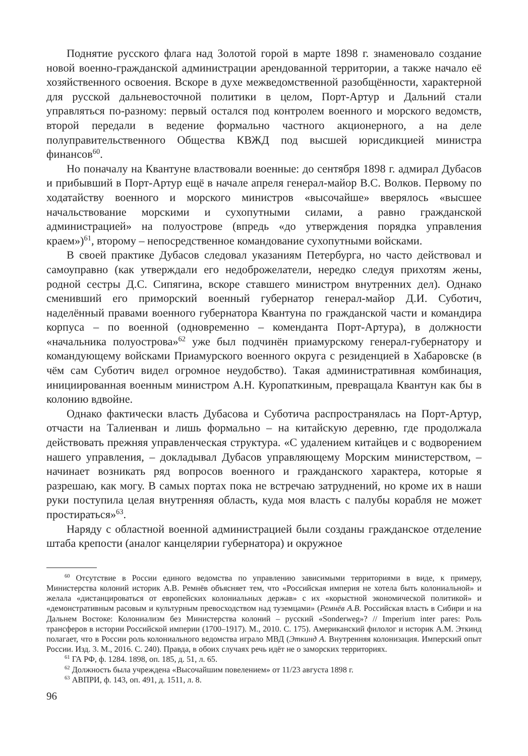Поднятие русского флага над Золотой горой в марте 1898 г. знаменовало создание новой военно-гражданской администрации арендованной территории, а также начало её хозяйственного освоения. Вскоре в духе межведомственной разобщённости, характерной для русской дальневосточной политики в целом, Порт-Артур и Дальний стали управляться по-разному: первый остался под контролем военного и морского ведомств, второй передали в ведение формально частного акционерного, а на деле полуправительственного Общества КВЖД под высшей юрисдикцией министра финансов<sup>60</sup>.
Но поначалу на Квантуне властвовали военные: до сентября 1898 г. адмирал Дубасов и прибывший в Порт-Артур ещё в начале апреля генерал-майор В.С. Волков. Первому по ходатайству военного и морского министров «высочайше» вверялось «высшее начальствование морскими и сухопутными силами, а равно гражданской администрацией» на полуострове (впредь «до утверждения порядка управления краем»)<sup>61</sup>, второму – непосредственное командование сухопутными войсками.
В своей практике Дубасов следовал указаниям Петербурга, но часто действовал и самоуправно (как утверждали его недоброжелатели, нередко следуя прихотям жены, родной сестры Д.С. Сипягина, вскоре ставшего министром внутренних дел). Однако сменивший его приморский военный губернатор генерал-майор Д.И. Суботич, наделённый правами военного губернатора Квантуна по гражданской части и командира корпуса – по военной (одновременно – коменданта Порт-Артура), в должности «начальника полуострова»<sup>62</sup> уже был подчинён приамурскому генерал-губернатору и командующему войсками Приамурского военного округа с резиденцией в Хабаровске (в чём сам Суботич видел огромное неудобство). Такая административная комбинация, инициированная военным министром А.Н. Куропаткиным, превращала Квантун как бы в колонию вдвойне.
Однако фактически власть Дубасова и Суботича распространялась на Порт-Артур, отчасти на Талиенван и лишь формально – на китайскую деревню, где продолжала действовать прежняя управленческая структура. «С удалением китайцев и с водворением нашего управления, – докладывал Дубасов управляющему Морским министерством, – начинает возникать ряд вопросов военного и гражданского характера, которые я разрешаю, как могу. В самых портах пока не встречаю затруднений, но кроме их в наши руки поступила целая внутренняя область, куда моя власть с палубы корабля не может простираться»<sup>63</sup>.
Наряду с областной военной администрацией были созданы гражданское отделение штаба крепости (аналог канцелярии губернатора) и окружное
<sup>60</sup> Отсутствие в России единого ведомства по управлению зависимыми территориями в виде, к примеру, Министерства колоний историк А.В. Ремнёв объясняет тем, что «Российская империя не хотела быть колониальной» и желала «дистанцироваться от европейских колониальных держав» с их «корыстной экономической политикой» и «демонстративным расовым и культурным превосходством над туземцами» (Ремнёв А.В. Российская власть в Сибири и на Дальнем Востоке: Колониализм без Министерства колоний – русский «Sonderweg»? // Imperium inter pares: Роль трансферов в истории Российской империи (1700–1917). М., 2010. С. 175). Американский филолог и историк А.М. Эткинд полагает, что в России роль колониального ведомства играло МВД (Эткинд А. Внутренняя колонизация. Имперский опыт России. Изд. 3. М., 2016. С. 240). Правда, в обоих случаях речь идёт не о заморских территориях.
<sup>61</sup> ГА РФ, ф. 1284. 1898, оп. 185, д. 51, л. 65.
<sup>62</sup> Должность была учреждена «Высочайшим повелением» от 11/23 августа 1898 г.
<sup>63</sup> АВПРИ, ф. 143, оп. 491, д. 1511, л. 8.
96